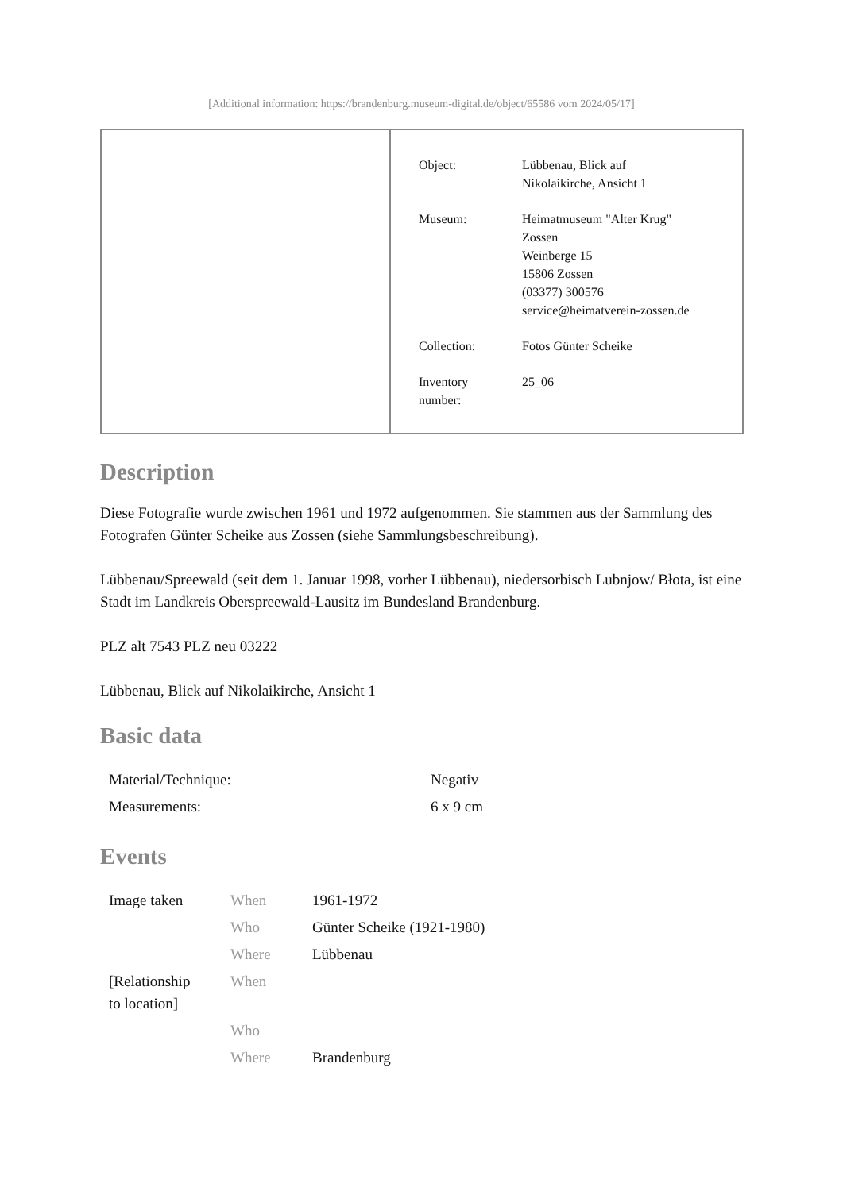[Additional information: https://brandenburg.museum-digital.de/object/65586 vom 2024/05/17]
| Object: | Lübbenau, Blick auf Nikolaikirche, Ansicht 1 |
| Museum: | Heimatmuseum "Alter Krug" Zossen Weinberge 15 15806 Zossen (03377) 300576 service@heimatverein-zossen.de |
| Collection: | Fotos Günter Scheike |
| Inventory number: | 25_06 |
Description
Diese Fotografie wurde zwischen 1961 und 1972 aufgenommen. Sie stammen aus der Sammlung des Fotografen Günter Scheike aus Zossen (siehe Sammlungsbeschreibung).
Lübbenau/Spreewald (seit dem 1. Januar 1998, vorher Lübbenau), niedersorbisch Lubnjow/ Błota, ist eine Stadt im Landkreis Oberspreewald-Lausitz im Bundesland Brandenburg.
PLZ alt 7543 PLZ neu 03222
Lübbenau, Blick auf Nikolaikirche, Ansicht 1
Basic data
| Material/Technique: | Negativ |
| Measurements: | 6 x 9 cm |
Events
| Image taken | When | 1961-1972 |
| | Who | Günter Scheike (1921-1980) |
| | Where | Lübbenau |
| [Relationship to location] | When | |
| | Who | |
| | Where | Brandenburg |